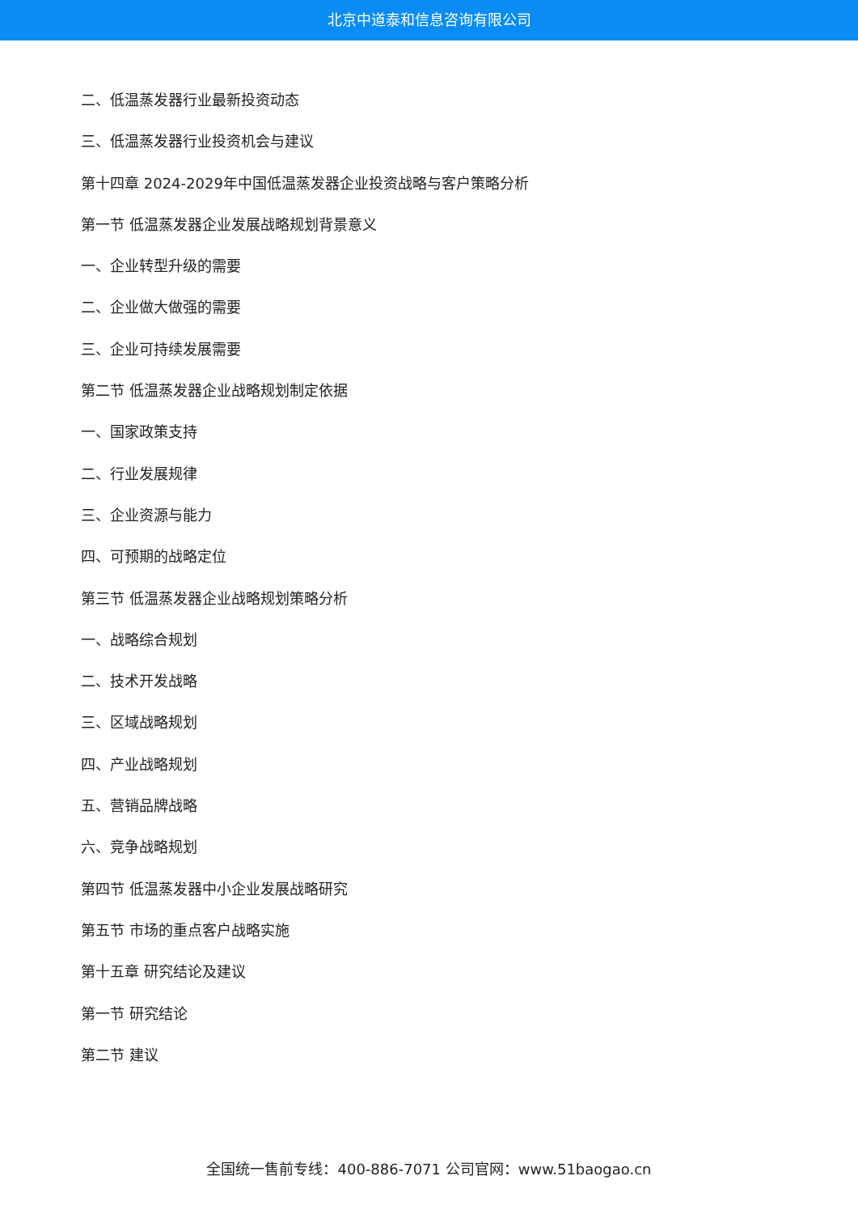北京中道泰和信息咨询有限公司
二、低温蒸发器行业最新投资动态
三、低温蒸发器行业投资机会与建议
第十四章 2024-2029年中国低温蒸发器企业投资战略与客户策略分析
第一节 低温蒸发器企业发展战略规划背景意义
一、企业转型升级的需要
二、企业做大做强的需要
三、企业可持续发展需要
第二节 低温蒸发器企业战略规划制定依据
一、国家政策支持
二、行业发展规律
三、企业资源与能力
四、可预期的战略定位
第三节 低温蒸发器企业战略规划策略分析
一、战略综合规划
二、技术开发战略
三、区域战略规划
四、产业战略规划
五、营销品牌战略
六、竞争战略规划
第四节 低温蒸发器中小企业发展战略研究
第五节 市场的重点客户战略实施
第十五章 研究结论及建议
第一节 研究结论
第二节 建议
全国统一售前专线：400-886-7071 公司官网：www.51baogao.cn